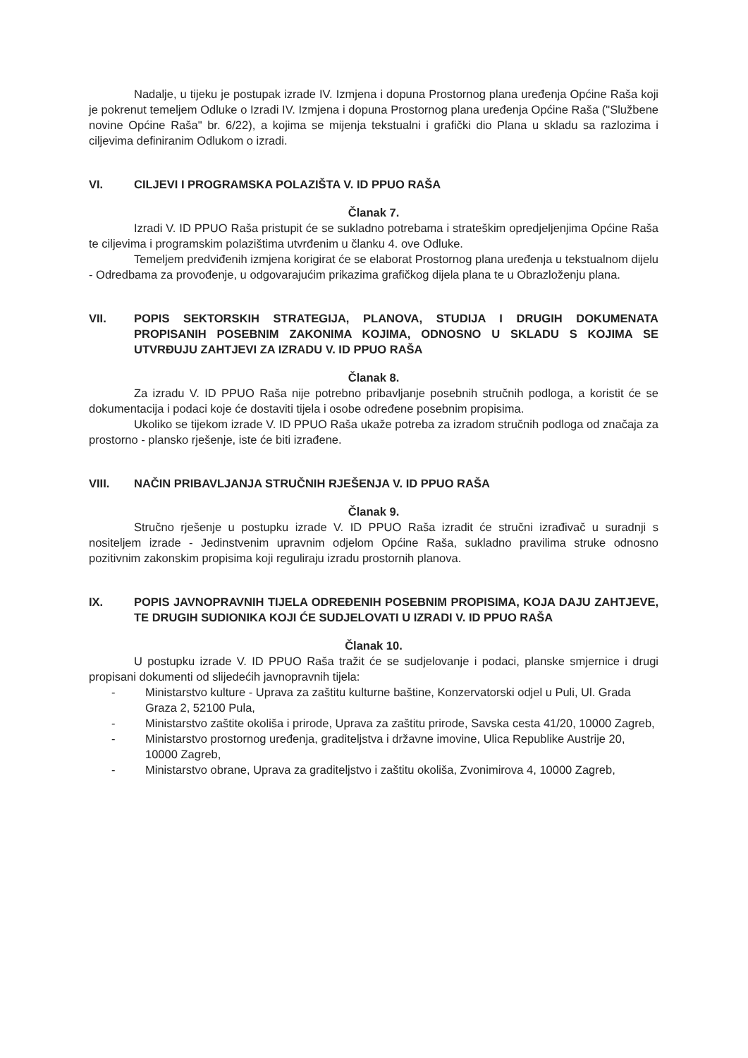Nadalje, u tijeku je postupak izrade IV. Izmjena i dopuna Prostornog plana uređenja Općine Raša koji je pokrenut temeljem Odluke o Izradi IV. Izmjena i dopuna Prostornog plana uređenja Općine Raša ("Službene novine Općine Raša" br. 6/22), a kojima se mijenja tekstualni i grafički dio Plana u skladu sa razlozima i ciljevima definiranim Odlukom o izradi.
VI. CILJEVI I PROGRAMSKA POLAZIŠTA V. ID PPUO RAŠA
Članak 7.
Izradi V. ID PPUO Raša pristupit će se sukladno potrebama i strateškim opredjeljenjima Općine Raša te ciljevima i programskim polazištima utvrđenim u članku 4. ove Odluke.
Temeljem predviđenih izmjena korigirat će se elaborat Prostornog plana uređenja u tekstualnom dijelu - Odredbama za provođenje, u odgovarajućim prikazima grafičkog dijela plana te u Obrazloženju plana.
VII. POPIS SEKTORSKIH STRATEGIJA, PLANOVA, STUDIJA I DRUGIH DOKUMENATA PROPISANIH POSEBNIM ZAKONIMA KOJIMA, ODNOSNO U SKLADU S KOJIMA SE UTVRĐUJU ZAHTJEVI ZA IZRADU V. ID PPUO RAŠA
Članak 8.
Za izradu V. ID PPUO Raša nije potrebno pribavljanje posebnih stručnih podloga, a koristit će se dokumentacija i podaci koje će dostaviti tijela i osobe određene posebnim propisima.
Ukoliko se tijekom izrade V. ID PPUO Raša ukaže potreba za izradom stručnih podloga od značaja za prostorno - plansko rješenje, iste će biti izrađene.
VIII. NAČIN PRIBAVLJANJA STRUČNIH RJEŠENJA V. ID PPUO RAŠA
Članak 9.
Stručno rješenje u postupku izrade V. ID PPUO Raša izradit će stručni izrađivač u suradnji s nositeljem izrade - Jedinstvenim upravnim odjelom Općine Raša, sukladno pravilima struke odnosno pozitivnim zakonskim propisima koji reguliraju izradu prostornih planova.
IX. POPIS JAVNOPRAVNIH TIJELA ODREĐENIH POSEBNIM PROPISIMA, KOJA DAJU ZAHTJEVE, TE DRUGIH SUDIONIKA KOJI ĆE SUDJELOVATI U IZRADI V. ID PPUO RAŠA
Članak 10.
U postupku izrade V. ID PPUO Raša tražit će se sudjelovanje i podaci, planske smjernice i drugi propisani dokumenti od slijedećih javnopravnih tijela:
- Ministarstvo kulture - Uprava za zaštitu kulturne baštine, Konzervatorski odjel u Puli, Ul. Grada Graza 2, 52100 Pula,
- Ministarstvo zaštite okoliša i prirode, Uprava za zaštitu prirode, Savska cesta 41/20, 10000 Zagreb,
- Ministarstvo prostornog uređenja, graditeljstva i državne imovine, Ulica Republike Austrije 20, 10000 Zagreb,
- Ministarstvo obrane, Uprava za graditeljstvo i zaštitu okoliša, Zvonimirova 4, 10000 Zagreb,